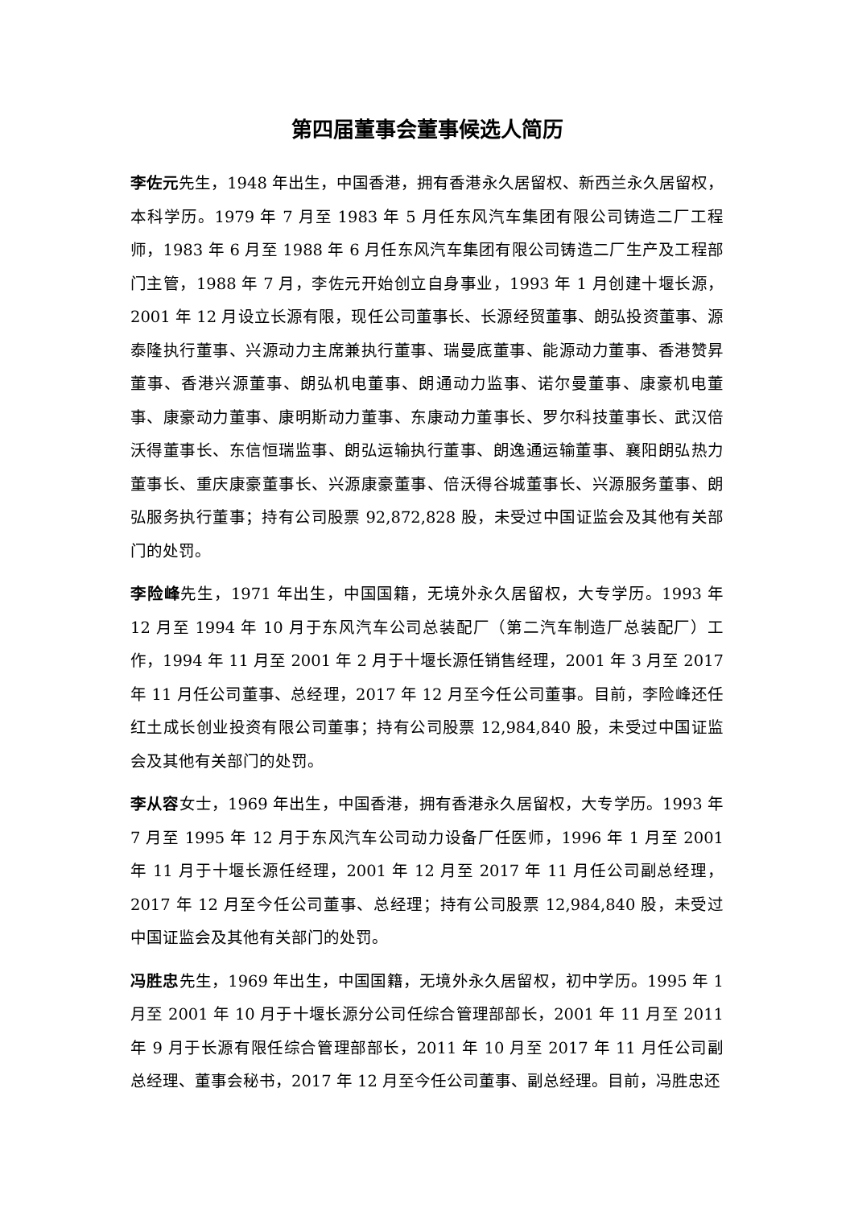第四届董事会董事候选人简历
李佐元先生，1948 年出生，中国香港，拥有香港永久居留权、新西兰永久居留权，本科学历。1979 年 7 月至 1983 年 5 月任东风汽车集团有限公司铸造二厂工程师，1983 年 6 月至 1988 年 6 月任东风汽车集团有限公司铸造二厂生产及工程部门主管，1988 年 7 月，李佐元开始创立自身事业，1993 年 1 月创建十堰长源，2001 年 12 月设立长源有限，现任公司董事长、长源经贸董事、朗弘投资董事、源泰隆执行董事、兴源动力主席兼执行董事、瑞曼底董事、能源动力董事、香港赞昇董事、香港兴源董事、朗弘机电董事、朗通动力监事、诺尔曼董事、康豪机电董事、康豪动力董事、康明斯动力董事、东康动力董事长、罗尔科技董事长、武汉倍沃得董事长、东信恒瑞监事、朗弘运输执行董事、朗逸通运输董事、襄阳朗弘热力董事长、重庆康豪董事长、兴源康豪董事、倍沃得谷城董事长、兴源服务董事、朗弘服务执行董事；持有公司股票 92,872,828 股，未受过中国证监会及其他有关部门的处罚。
李险峰先生，1971 年出生，中国国籍，无境外永久居留权，大专学历。1993 年 12 月至 1994 年 10 月于东风汽车公司总装配厂（第二汽车制造厂总装配厂）工作，1994 年 11 月至 2001 年 2 月于十堰长源任销售经理，2001 年 3 月至 2017 年 11 月任公司董事、总经理，2017 年 12 月至今任公司董事。目前，李险峰还任红土成长创业投资有限公司董事；持有公司股票 12,984,840 股，未受过中国证监会及其他有关部门的处罚。
李从容女士，1969 年出生，中国香港，拥有香港永久居留权，大专学历。1993 年 7 月至 1995 年 12 月于东风汽车公司动力设备厂任医师，1996 年 1 月至 2001 年 11 月于十堰长源任经理，2001 年 12 月至 2017 年 11 月任公司副总经理，2017 年 12 月至今任公司董事、总经理；持有公司股票 12,984,840 股，未受过中国证监会及其他有关部门的处罚。
冯胜忠先生，1969 年出生，中国国籍，无境外永久居留权，初中学历。1995 年 1 月至 2001 年 10 月于十堰长源分公司任综合管理部部长，2001 年 11 月至 2011 年 9 月于长源有限任综合管理部部长，2011 年 10 月至 2017 年 11 月任公司副总经理、董事会秘书，2017 年 12 月至今任公司董事、副总经理。目前，冯胜忠还